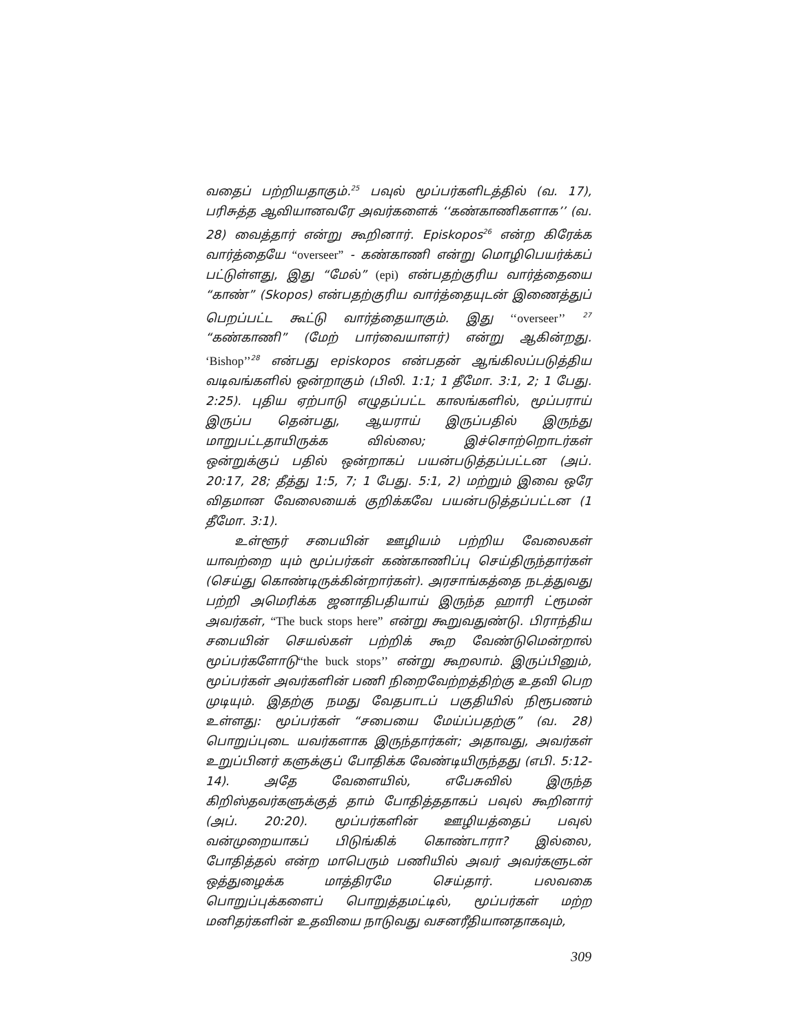வதைப் பற்றியதாகும்.<sup>25</sup> பவுல் மூப்பர்களிடத்தில் (வ. 17), பரிசுத்த ஆவியானவரே அவர்களைக் ‘‘கண்காணிகளாக’’ (வ. 28) வைத்தார் என்று கூறினார். Episkopos<sup>26</sup> என்ற கிரேக்க வார்த்தையே “overseer” - கண்காணி என்று மொழிபெயர்க்கப் பட்டுள்ளது, இது “மேல்” (epi) என்பதற்குரிய வார்த்தையை “காண்” (Skopos) என்பதற்குரிய வார்த்தையுடன் இணைத்துப் பெறப்பட்ட கூட்டு வார்த்தையாகும். இது ‘‘overseer’’ <sup>27</sup> “கண்காணி” (மேற் பார்வையாளர்) என்று ஆகின்றது. ‘Bishop’’<sup>28</sup> என்பது episkopos என்பதன் ஆங்கிலப்படுத்திய வடிவங்களில் ஒன்றாகும் (பிலி. 1:1; 1 தீமோ. 3:1, 2; 1 பேது. 2:25). புதிய ஏற்பாடு எழுதப்பட்ட காலங்களில், மூப்பராய் இருப்ப தென்பது, ஆயராய் இருப்பதில் இருந்து மாறுபட்டதாயிருக்க வில்லை; இச்சொற்றொடர்கள் ஒன்றுக்குப் பதில் ஒன்றாகப் பயன்படுத்தப்பட்டன (அப். 20:17, 28; தீத்து 1:5, 7; 1 பேது. 5:1, 2) மற்றும் இவை ஒரே விதமான வேலையைக் குறிக்கவே பயன்படுத்தப்பட்டன (1 தீமோ. 3:1).
உள்ளூர் சபையின் ஊழியம் பற்றிய வேலைகள் யாவற்றை யும் மூப்பர்கள் கண்காணிப்பு செய்திருந்தார்கள் (செய்து கொண்டிருக்கின்றார்கள்). அரசாங்கத்தை நடத்துவது பற்றி அமெரிக்க ஜனாதிபதியாய் இருந்த ஹாரி ட்ரூமன் அவர்கள், “The buck stops here” என்று கூறுவதுண்டு. பிராந்திய சபையின் செயல்கள் பற்றிக் கூற வேண்டுமென்றால் மூப்பர்களோடு“the buck stops’’ என்று கூறலாம். இருப்பினும், மூப்பர்கள் அவர்களின் பணி நிறைவேற்றத்திற்கு உதவி பெற முடியும். இதற்கு நமது வேதபாடப் பகுதியில் நிரூபணம் உள்ளது: மூப்பர்கள் “சபையை மேய்ப்பதற்கு” (வ. 28) பொறுப்புடை யவர்களாக இருந்தார்கள்; அதாவது, அவர்கள் உறுப்பினர் களுக்குப் போதிக்க வேண்டியிருந்தது (எபி. 5:12-14). அதே வேளையில், எபேசுவில் இருந்த கிறிஸ்தவர்களுக்குத் தாம் போதித்ததாகப் பவுல் கூறினார் (அப். 20:20). மூப்பர்களின் ஊழியத்தைப் பவுல் வன்முறையாகப் பிடுங்கிக் கொண்டாரா? இல்லை, போதித்தல் என்ற மாபெரும் பணியில் அவர் அவர்களுடன் ஒத்துழைக்க மாத்திரமே செய்தார். பலவகை பொறுப்புக்களைப் பொறுத்தமட்டில், மூப்பர்கள் மற்ற மனிதர்களின் உதவியை நாடுவது வசனரீதியானதாகவும்,
309